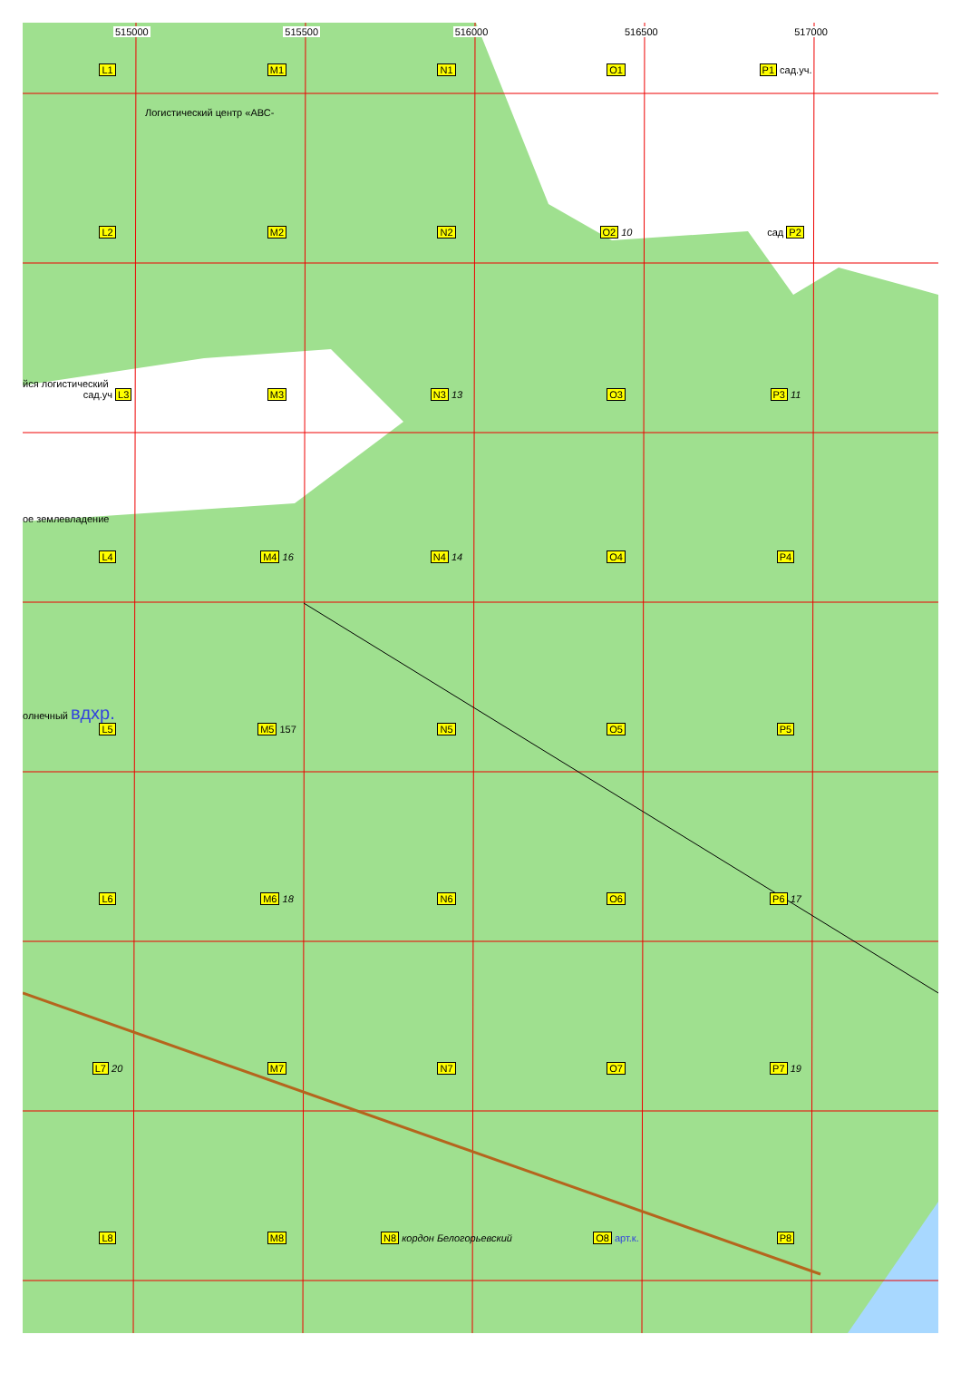515000 515500 516000 516500 517000
L1 M1 N1 O1 P1 сад.уч.
Логистический центр «АВС-
L2 M2 N2 O2 10 сад P2
йся логистический
сад.уч L3 M3 N3 13 O3 P3 11
ое землевладение
L4 M4 16 N4 14 O4 P4
олнечный вдхр.
L5 M5 157 N5 O5 P5
L6 M6 18 N6 O6 P6 17
L7 20 M7 N7 O7 P7 19
L8 M8 N8 кордон Белогорьевский O8 арт.к. P8